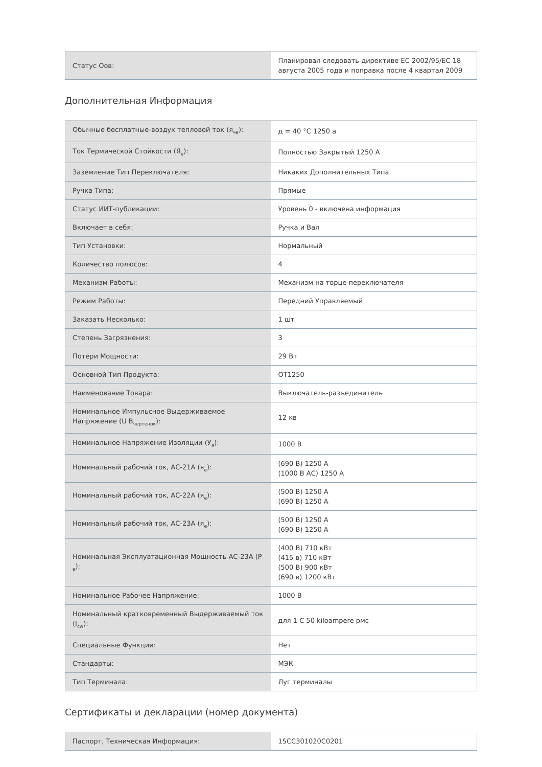| Статус Оов: | Планировал следовать директиве ЕС 2002/95/ЕС 18 августа 2005 года и поправка после 4 квартал 2009 |
Дополнительная Информация
| Обычные бесплатные-воздух тепловой ток (я<sub>че</sub>): | д = 40 °С 1250 а |
| Ток Термической Стойкости (Я<sub>в</sub>): | Полностью Закрытый 1250 А |
| Заземление Тип Переключателя: | Никаких Дополнительных Типа |
| Ручка Типа: | Прямые |
| Статус ИИТ-публикации: | Уровень 0 - включена информация |
| Включает в себя: | Ручка и Вал |
| Тип Установки: | Нормальный |
| Количество полюсов: | 4 |
| Механизм Работы: | Механизм на торце переключателя |
| Режим Работы: | Передний Управляемый |
| Заказать Несколько: | 1 шт |
| Степень Загрязнения: | 3 |
| Потери Мощности: | 29 Вт |
| Основной Тип Продукта: | OT1250 |
| Наименование Товара: | Выключатель-разъединитель |
| Номинальное Импульсное Выдерживаемое Напряжение (U В<sub>чертенок</sub>): | 12 кв |
| Номинальное Напряжение Изоляции (У<sub>я</sub>): | 1000 В |
| Номинальный рабочий ток, АС-21А (я<sub>е</sub>): | (690 В) 1250 А (1000 В АС) 1250 А |
| Номинальный рабочий ток, АС-22А (я<sub>е</sub>): | (500 В) 1250 А (690 В) 1250 А |
| Номинальный рабочий ток, АС-23А (я<sub>е</sub>): | (500 В) 1250 А (690 В) 1250 А |
| Номинальная Эксплуатационная Мощность АС-23А (Р <sub>е</sub>): | (400 В) 710 кВт (415 в) 710 кВт (500 В) 900 кВт (690 в) 1200 кВт |
| Номинальное Рабочее Напряжение: | 1000 В |
| Номинальный кратковременный Выдерживаемый ток (I<sub>cw</sub>): | для 1 С 50 kiloampere рмс |
| Специальные Функции: | Нет |
| Стандарты: | МЭК |
| Тип Терминала: | Луг терминалы |
Сертификаты и декларации (номер документа)
| Паспорт, Техническая Информация: | 1SCC301020C0201 |